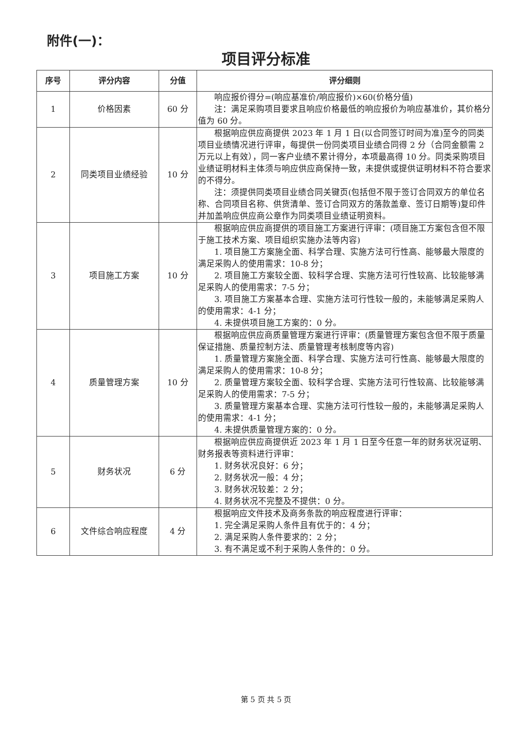附件(一)：
项目评分标准
| 序号 | 评分内容 | 分值 | 评分细则 |
| --- | --- | --- | --- |
| 1 | 价格因素 | 60 分 | 响应报价得分=(响应基准价/响应报价)×60(价格分值) 注：满足采购项目要求且响应价格最低的响应报价为响应基准价，其价格分值为 60 分。 |
| 2 | 同类项目业绩经验 | 10 分 | 根据响应供应商提供 2023 年 1 月 1 日(以合同签订时间为准)至今的同类项目业绩情况进行评审，每提供一份同类项目业绩合同得 2 分（合同金额需 2 万元以上有效），同一客户业绩不累计得分，本项最高得 10 分。同类采购项目业绩证明材料主体须与响应供应商保持一致，未提供或提供证明材料不符合要求的不得分。 注：须提供同类项目业绩合同关键页(包括但不限于签订合同双方的单位名称、合同项目名称、供货清单、签订合同双方的落款盖章、签订日期等)复印件并加盖响应供应商公章作为同类项目业绩证明资料。 |
| 3 | 项目施工方案 | 10 分 | 根据响应供应商提供的项目施工方案进行评审：(项目施工方案包含但不限于施工技术方案、项目组织实施办法等内容) 1. 项目施工方案施全面、科学合理、实施方法可行性高、能够最大限度的满足采购人的使用需求：10-8 分； 2. 项目施工方案较全面、较科学合理、实施方法可行性较高、比较能够满足采购人的使用需求：7-5 分； 3. 项目施工方案基本合理、实施方法可行性较一般的，未能够满足采购人的使用需求：4-1 分； 4. 未提供项目施工方案的：0 分。 |
| 4 | 质量管理方案 | 10 分 | 根据响应供应商质量管理方案进行评审：(质量管理方案包含但不限于质量保证措施、质量控制方法、质量管理考核制度等内容) 1. 质量管理方案施全面、科学合理、实施方法可行性高、能够最大限度的满足采购人的使用需求：10-8 分； 2. 质量管理方案较全面、较科学合理、实施方法可行性较高、比较能够满足采购人的使用需求：7-5 分； 3. 质量管理方案基本合理、实施方法可行性较一般的，未能够满足采购人的使用需求：4-1 分； 4. 未提供质量管理方案的：0 分。 |
| 5 | 财务状况 | 6 分 | 根据响应供应商提供近 2023 年 1 月 1 日至今任意一年的财务状况证明、财务报表等资料进行评审： 1. 财务状况良好：6 分； 2. 财务状况一般：4 分； 3. 财务状况较差：2 分； 4. 财务状况不完整及不提供：0 分。 |
| 6 | 文件综合响应程度 | 4 分 | 根据响应文件技术及商务条款的响应程度进行评审： 1. 完全满足采购人条件且有优于的：4 分； 2. 满足采购人条件要求的：2 分； 3. 有不满足或不利于采购人条件的：0 分。 |
第 5 页 共 5 页